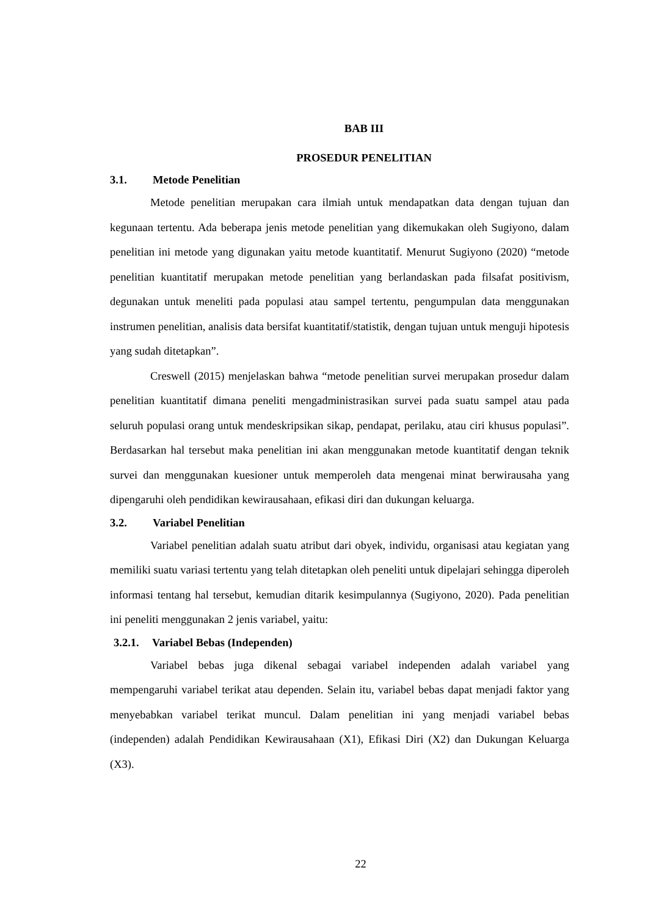BAB III
PROSEDUR PENELITIAN
3.1. Metode Penelitian
Metode penelitian merupakan cara ilmiah untuk mendapatkan data dengan tujuan dan kegunaan tertentu. Ada beberapa jenis metode penelitian yang dikemukakan oleh Sugiyono, dalam penelitian ini metode yang digunakan yaitu metode kuantitatif. Menurut Sugiyono (2020) “metode penelitian kuantitatif merupakan metode penelitian yang berlandaskan pada filsafat positivism, degunakan untuk meneliti pada populasi atau sampel tertentu, pengumpulan data menggunakan instrumen penelitian, analisis data bersifat kuantitatif/statistik, dengan tujuan untuk menguji hipotesis yang sudah ditetapkan”.
Creswell (2015) menjelaskan bahwa “metode penelitian survei merupakan prosedur dalam penelitian kuantitatif dimana peneliti mengadministrasikan survei pada suatu sampel atau pada seluruh populasi orang untuk mendeskripsikan sikap, pendapat, perilaku, atau ciri khusus populasi”. Berdasarkan hal tersebut maka penelitian ini akan menggunakan metode kuantitatif dengan teknik survei dan menggunakan kuesioner untuk memperoleh data mengenai minat berwirausaha yang dipengaruhi oleh pendidikan kewirausahaan, efikasi diri dan dukungan keluarga.
3.2. Variabel Penelitian
Variabel penelitian adalah suatu atribut dari obyek, individu, organisasi atau kegiatan yang memiliki suatu variasi tertentu yang telah ditetapkan oleh peneliti untuk dipelajari sehingga diperoleh informasi tentang hal tersebut, kemudian ditarik kesimpulannya (Sugiyono, 2020). Pada penelitian ini peneliti menggunakan 2 jenis variabel, yaitu:
3.2.1. Variabel Bebas (Independen)
Variabel bebas juga dikenal sebagai variabel independen adalah variabel yang mempengaruhi variabel terikat atau dependen. Selain itu, variabel bebas dapat menjadi faktor yang menyebabkan variabel terikat muncul. Dalam penelitian ini yang menjadi variabel bebas (independen) adalah Pendidikan Kewirausahaan (X1), Efikasi Diri (X2) dan Dukungan Keluarga (X3).
22